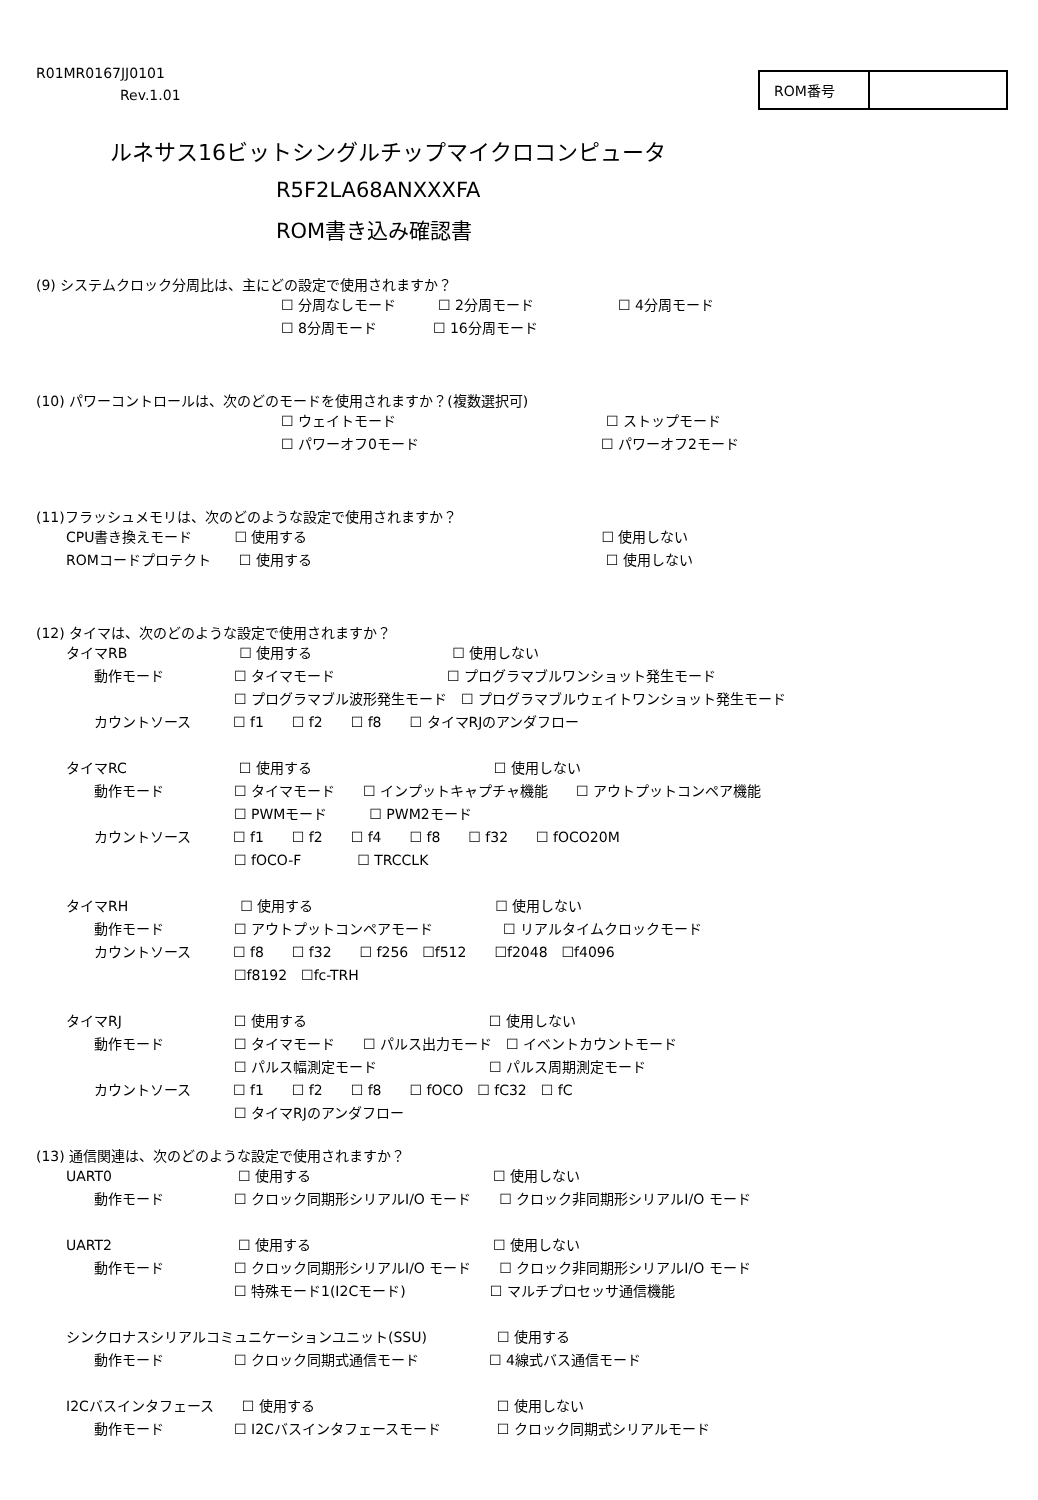R01MR0167JJ0101
Rev.1.01
ROM番号
ルネサス16ビットシングルチップマイクロコンピュータ
R5F2LA68ANXXXFA
ROM書き込み確認書
(9) システムクロック分周比は、主にどの設定で使用されますか？
☐ 分周なしモード　　　☐ 2分周モード　　　　　　☐ 4分周モード
☐ 8分周モード　　　　☐ 16分周モード
(10) パワーコントロールは、次のどのモードを使用されますか？(複数選択可)
☐ ウェイトモード　　　　　　　　　　　　　　　☐ ストップモード
☐ パワーオフ0モード　　　　　　　　　　　　　☐ パワーオフ2モード
(11)フラッシュメモリは、次のどのような設定で使用されますか？
CPU書き換えモード　　　☐ 使用する　　　　　　　　　　　　　　　　　　　　　☐ 使用しない
ROMコードプロテクト　　☐ 使用する　　　　　　　　　　　　　　　　　　　　　☐ 使用しない
(12) タイマは、次のどのような設定で使用されますか？
タイマRB　　　　　　　　☐ 使用する　　　　　　　　　　☐ 使用しない
　　動作モード　　　　　☐ タイマモード　　　　　　　　☐ プログラマブルワンショット発生モード
　　　　　　　　　　　　☐ プログラマブル波形発生モード　☐ プログラマブルウェイトワンショット発生モード
　　カウントソース　　　☐ f1　　☐ f2　　☐ f8　　☐ タイマRJのアンダフロー
タイマRC　　　　　　　　☐ 使用する　　　　　　　　　　　　　☐ 使用しない
　　動作モード　　　　　☐ タイマモード　　☐ インプットキャプチャ機能　　☐ アウトプットコンペア機能
　　　　　　　　　　　　☐ PWMモード　　　☐ PWM2モード
　　カウントソース　　　☐ f1　　☐ f2　　☐ f4　　☐ f8　　☐ f32　　☐ fOCO20M
　　　　　　　　　　　　☐ fOCO-F　　　　☐ TRCCLK
タイマRH　　　　　　　　☐ 使用する　　　　　　　　　　　　　☐ 使用しない
　　動作モード　　　　　☐ アウトプットコンペアモード　　　　　☐ リアルタイムクロックモード
　　カウントソース　　　☐ f8　　☐ f32　　☐ f256　☐f512　　☐f2048　☐f4096
　　　　　　　　　　　　☐f8192　☐fc-TRH
タイマRJ　　　　　　　　☐ 使用する　　　　　　　　　　　　　☐ 使用しない
　　動作モード　　　　　☐ タイマモード　　☐ パルス出力モード　☐ イベントカウントモード
　　　　　　　　　　　　☐ パルス幅測定モード　　　　　　　　☐ パルス周期測定モード
　　カウントソース　　　☐ f1　　☐ f2　　☐ f8　　☐ fOCO　☐ fC32　☐ fC
　　　　　　　　　　　　☐ タイマRJのアンダフロー
(13) 通信関連は、次のどのような設定で使用されますか？
UART0　　　　　　　　　☐ 使用する　　　　　　　　　　　　　☐ 使用しない
　　動作モード　　　　　☐ クロック同期形シリアルI/O モード　　☐ クロック非同期形シリアルI/O モード
UART2　　　　　　　　　☐ 使用する　　　　　　　　　　　　　☐ 使用しない
　　動作モード　　　　　☐ クロック同期形シリアルI/O モード　　☐ クロック非同期形シリアルI/O モード
　　　　　　　　　　　　☐ 特殊モード1(I2Cモード)　　　　　　☐ マルチプロセッサ通信機能
シンクロナスシリアルコミュニケーションユニット(SSU)　　　　　☐ 使用する
　　動作モード　　　　　☐ クロック同期式通信モード　　　　　☐ 4線式バス通信モード
I2Cバスインタフェース　　☐ 使用する　　　　　　　　　　　　　☐ 使用しない
　　動作モード　　　　　☐ I2Cバスインタフェースモード　　　　☐ クロック同期式シリアルモード